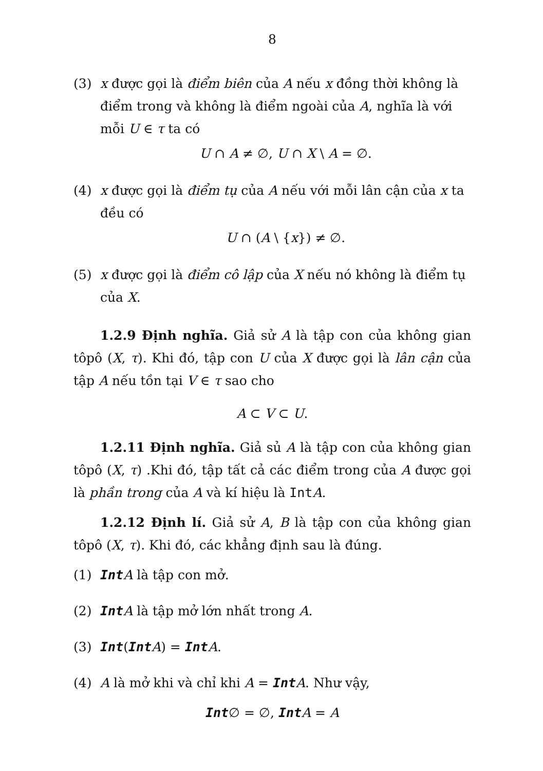8
(3) x được gọi là điểm biên của A nếu x đồng thời không là điểm trong và không là điểm ngoài của A, nghĩa là với mỗi U ∈ τ ta có
U ∩ A ≠ ∅, U ∩ X \ A = ∅.
(4) x được gọi là điểm tụ của A nếu với mỗi lân cận của x ta đều có
U ∩ (A \ {x}) ≠ ∅.
(5) x được gọi là điểm cô lập của X nếu nó không là điểm tụ của X.
1.2.9 Định nghĩa. Giả sử A là tập con của không gian tôpô (X, τ). Khi đó, tập con U của X được gọi là lân cận của tập A nếu tồn tại V ∈ τ sao cho
A ⊂ V ⊂ U.
1.2.11 Định nghĩa. Giả sủ A là tập con của không gian tôpô (X, τ) .Khi đó, tập tất cả các điểm trong của A được gọi là phần trong của A và kí hiệu là Int A.
1.2.12 Định lí. Giả sử A, B là tập con của không gian tôpô (X, τ). Khi đó, các khẳng định sau là đúng.
(1) Int A là tập con mở.
(2) Int A là tập mở lớn nhất trong A.
(3) Int(Int A) = Int A.
(4) A là mở khi và chỉ khi A = Int A. Như vậy,
Int∅ = ∅, Int A = A